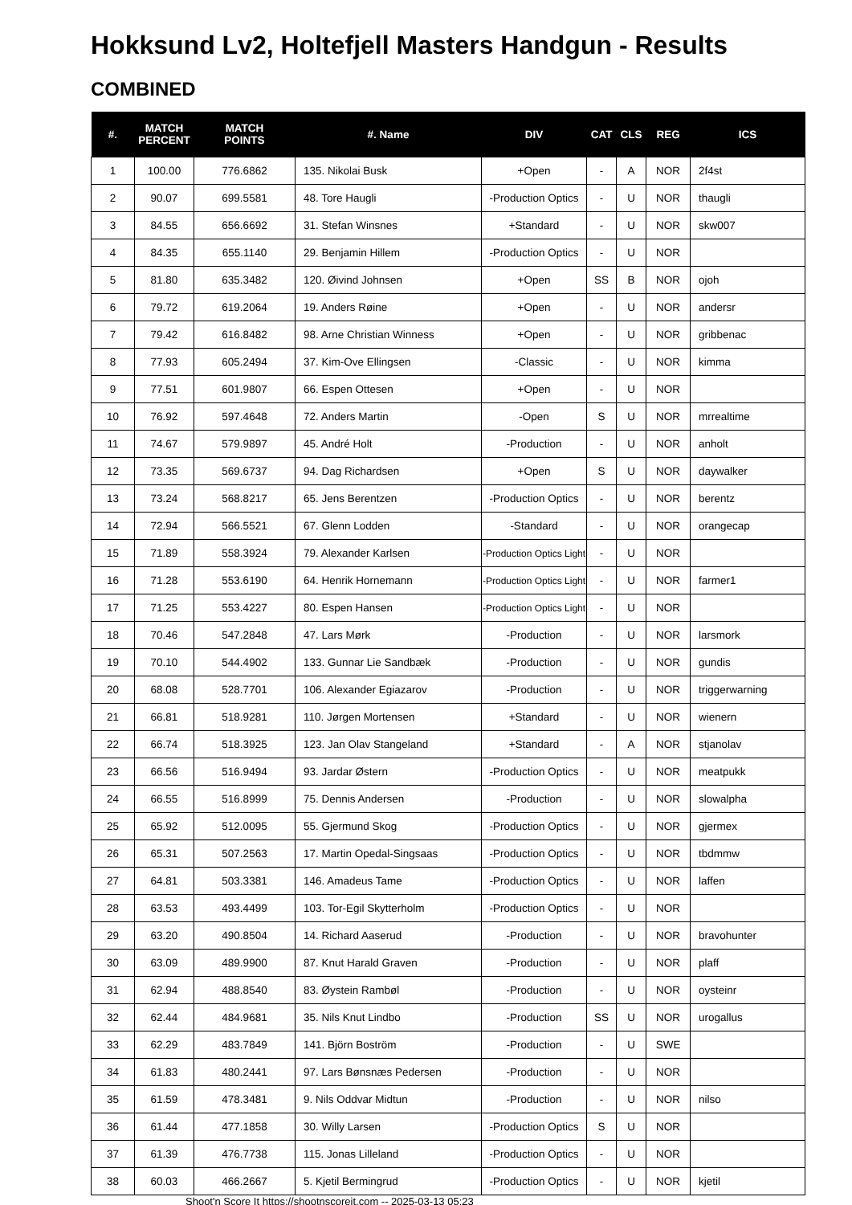Hokksund Lv2, Holtefjell Masters Handgun - Results
COMBINED
| #. | MATCH PERCENT | MATCH POINTS | #. Name | DIV | CAT | CLS | REG | ICS |
| --- | --- | --- | --- | --- | --- | --- | --- | --- |
| 1 | 100.00 | 776.6862 | 135. Nikolai Busk | +Open | - | A | NOR | 2f4st |
| 2 | 90.07 | 699.5581 | 48. Tore Haugli | -Production Optics | - | U | NOR | thaugli |
| 3 | 84.55 | 656.6692 | 31. Stefan Winsnes | +Standard | - | U | NOR | skw007 |
| 4 | 84.35 | 655.1140 | 29. Benjamin Hillem | -Production Optics | - | U | NOR | |
| 5 | 81.80 | 635.3482 | 120. Øivind Johnsen | +Open | SS | B | NOR | ojoh |
| 6 | 79.72 | 619.2064 | 19. Anders Røine | +Open | - | U | NOR | andersr |
| 7 | 79.42 | 616.8482 | 98. Arne Christian Winness | +Open | - | U | NOR | gribbenac |
| 8 | 77.93 | 605.2494 | 37. Kim-Ove Ellingsen | -Classic | - | U | NOR | kimma |
| 9 | 77.51 | 601.9807 | 66. Espen Ottesen | +Open | - | U | NOR | |
| 10 | 76.92 | 597.4648 | 72. Anders Martin | -Open | S | U | NOR | mrrealtime |
| 11 | 74.67 | 579.9897 | 45. André Holt | -Production | - | U | NOR | anholt |
| 12 | 73.35 | 569.6737 | 94. Dag Richardsen | +Open | S | U | NOR | daywalker |
| 13 | 73.24 | 568.8217 | 65. Jens Berentzen | -Production Optics | - | U | NOR | berentz |
| 14 | 72.94 | 566.5521 | 67. Glenn Lodden | -Standard | - | U | NOR | orangecap |
| 15 | 71.89 | 558.3924 | 79. Alexander Karlsen | -Production Optics Light | - | U | NOR | |
| 16 | 71.28 | 553.6190 | 64. Henrik Hornemann | -Production Optics Light | - | U | NOR | farmer1 |
| 17 | 71.25 | 553.4227 | 80. Espen Hansen | -Production Optics Light | - | U | NOR | |
| 18 | 70.46 | 547.2848 | 47. Lars Mørk | -Production | - | U | NOR | larsmork |
| 19 | 70.10 | 544.4902 | 133. Gunnar Lie Sandbæk | -Production | - | U | NOR | gundis |
| 20 | 68.08 | 528.7701 | 106. Alexander Egiazarov | -Production | - | U | NOR | triggerwarning |
| 21 | 66.81 | 518.9281 | 110. Jørgen Mortensen | +Standard | - | U | NOR | wienern |
| 22 | 66.74 | 518.3925 | 123. Jan Olav Stangeland | +Standard | - | A | NOR | stjanolav |
| 23 | 66.56 | 516.9494 | 93. Jardar Østern | -Production Optics | - | U | NOR | meatpukk |
| 24 | 66.55 | 516.8999 | 75. Dennis Andersen | -Production | - | U | NOR | slowalpha |
| 25 | 65.92 | 512.0095 | 55. Gjermund Skog | -Production Optics | - | U | NOR | gjermex |
| 26 | 65.31 | 507.2563 | 17. Martin Opedal-Singsaas | -Production Optics | - | U | NOR | tbdmmw |
| 27 | 64.81 | 503.3381 | 146. Amadeus Tame | -Production Optics | - | U | NOR | laffen |
| 28 | 63.53 | 493.4499 | 103. Tor-Egil Skytterholm | -Production Optics | - | U | NOR | |
| 29 | 63.20 | 490.8504 | 14. Richard Aaserud | -Production | - | U | NOR | bravohunter |
| 30 | 63.09 | 489.9900 | 87. Knut Harald Graven | -Production | - | U | NOR | plaff |
| 31 | 62.94 | 488.8540 | 83. Øystein Rambøl | -Production | - | U | NOR | oysteinr |
| 32 | 62.44 | 484.9681 | 35. Nils Knut Lindbo | -Production | SS | U | NOR | urogallus |
| 33 | 62.29 | 483.7849 | 141. Björn Boström | -Production | - | U | SWE | |
| 34 | 61.83 | 480.2441 | 97. Lars Bønsnæs Pedersen | -Production | - | U | NOR | |
| 35 | 61.59 | 478.3481 | 9. Nils Oddvar Midtun | -Production | - | U | NOR | nilso |
| 36 | 61.44 | 477.1858 | 30. Willy Larsen | -Production Optics | S | U | NOR | |
| 37 | 61.39 | 476.7738 | 115. Jonas Lilleland | -Production Optics | - | U | NOR | |
| 38 | 60.03 | 466.2667 | 5. Kjetil Bermingrud | -Production Optics | - | U | NOR | kjetil |
Shoot'n Score It https://shootnscoreit.com -- 2025-03-13 05:23